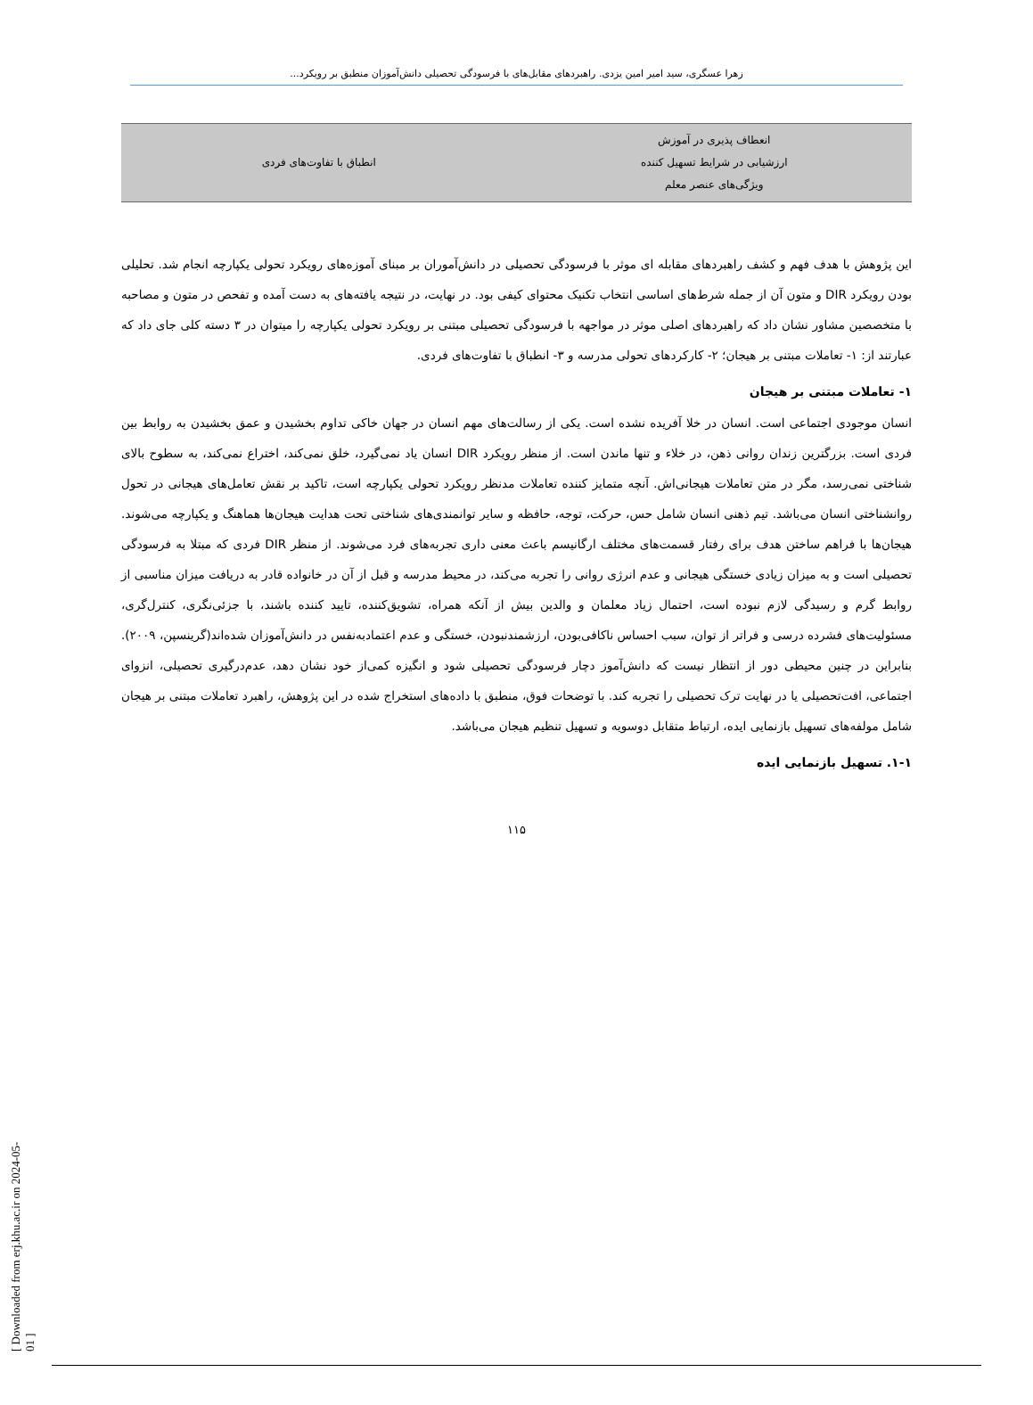زهرا عسگری، سید امیر امین یزدی. راهبردهای مقابل‌های با فرسودگی تحصیلی دانش‌آموزان منطبق بر رویکرد...
| انعطاف پذیری در آموزش ارزشیابی در شرایط تسهیل کننده ویژگی‌های عنصر معلم | انطباق با تفاوت‌های فردی |
این پژوهش با هدف فهم و کشف راهبردهای مقابله ای موثر با فرسودگی تحصیلی در دانش‌آموران بر مبنای آموزه‌های رویکرد تحولی یکپارچه انجام شد. تحلیلی بودن رویکرد DIR و متون آن از جمله شرط‌های اساسی انتخاب تکنیک محتوای کیفی بود. در نهایت، در نتیجه یافته‌های به دست آمده و تفحص در متون و مصاحبه با متخصصین مشاور نشان داد که راهبردهای اصلی موثر در مواجهه با فرسودگی تحصیلی مبتنی بر رویکرد تحولی یکپارچه را میتوان در ۳ دسته کلی جای داد که عبارتند از: ۱- تعاملات مبتنی بر هیجان؛ ۲- کارکردهای تحولی مدرسه و ۳- انطباق با تفاوت‌های فردی.
۱- تعاملات مبتنی بر هیجان
انسان موجودی اجتماعی است. انسان در خلا آفریده نشده است. یکی از رسالت‌های مهم انسان در جهان خاکی تداوم بخشیدن و عمق بخشیدن به روابط بین فردی است. بزرگترین زندان روانی ذهن، در خلاء و تنها ماندن است. از منظر رویکرد DIR انسان یاد نمی‌گیرد، خلق نمی‌کند، اختراع نمی‌کند، به سطوح بالای شناختی نمی‌رسد، مگر در متن تعاملات هیجانی‌اش. آنچه متمایز کننده تعاملات مدنظر رویکرد تحولی یکپارچه است، تاکید بر نقش تعامل‌های هیجانی در تحول روانشناختی انسان می‌باشد. تیم ذهنی انسان شامل حس، حرکت، توجه، حافظه و سایر توانمندی‌های شناختی تحت هدایت هیجان‌ها هماهنگ و یکپارچه می‌شوند. هیجان‌ها با فراهم ساختن هدف برای رفتار قسمت‌های مختلف ارگانیسم باعث معنی داری تجربه‌های فرد می‌شوند. از منظر DIR فردی که مبتلا به فرسودگی تحصیلی است و به میزان زیادی خستگی هیجانی و عدم انرژی روانی را تجربه می‌کند، در محیط مدرسه و قبل از آن در خانواده قادر به دریافت میزان مناسبی از روابط گرم و رسیدگی لازم نبوده است، احتمال زیاد معلمان و والدین بیش از آنکه همراه، تشویق‌کننده، تایید کننده باشند، با جزئی‌نگری، کنترل‌گری، مسئولیت‌های فشرده درسی و فراتر از توان، سبب احساس ناکافی‌بودن، ارزشمندنبودن، خستگی و عدم اعتمادبه‌نفس در دانش‌آموزان شده‌اند(گرینسپن، ۲۰۰۹). بنابراین در چنین محیطی دور از انتظار نیست که دانش‌آموز دچار فرسودگی تحصیلی شود و انگیزه کمی‌از خود نشان دهد، عدم‌درگیری تحصیلی، انزوای اجتماعی، افت‌تحصیلی یا در نهایت ترک تحصیلی را تجربه کند. با توضحات فوق، منطبق با داده‌های استخراج شده در این پژوهش، راهبرد تعاملات مبتنی بر هیجان شامل مولفه‌های تسهیل بازنمایی ایده، ارتباط متقابل دوسویه و تسهیل تنظیم هیجان می‌باشد.
۱-۱. تسهیل بازنمایی ایده
۱۱۵
[ Downloaded from erj.khu.ac.ir on 2024-05-01 ]